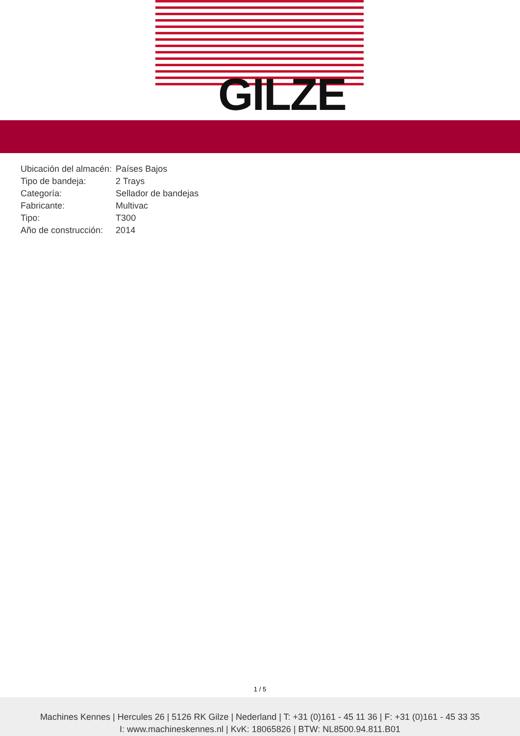GILZE
| Ubicación del almacén: | Países Bajos |
| Tipo de bandeja: | 2 Trays |
| Categoría: | Sellador de bandejas |
| Fabricante: | Multivac |
| Tipo: | T300 |
| Año de construcción: | 2014 |
1 / 5
Machines Kennes | Hercules 26 | 5126 RK Gilze | Nederland | T: +31 (0)161 - 45 11 36 | F: +31 (0)161 - 45 33 35
I: www.machineskennes.nl | KvK: 18065826 | BTW: NL8500.94.811.B01